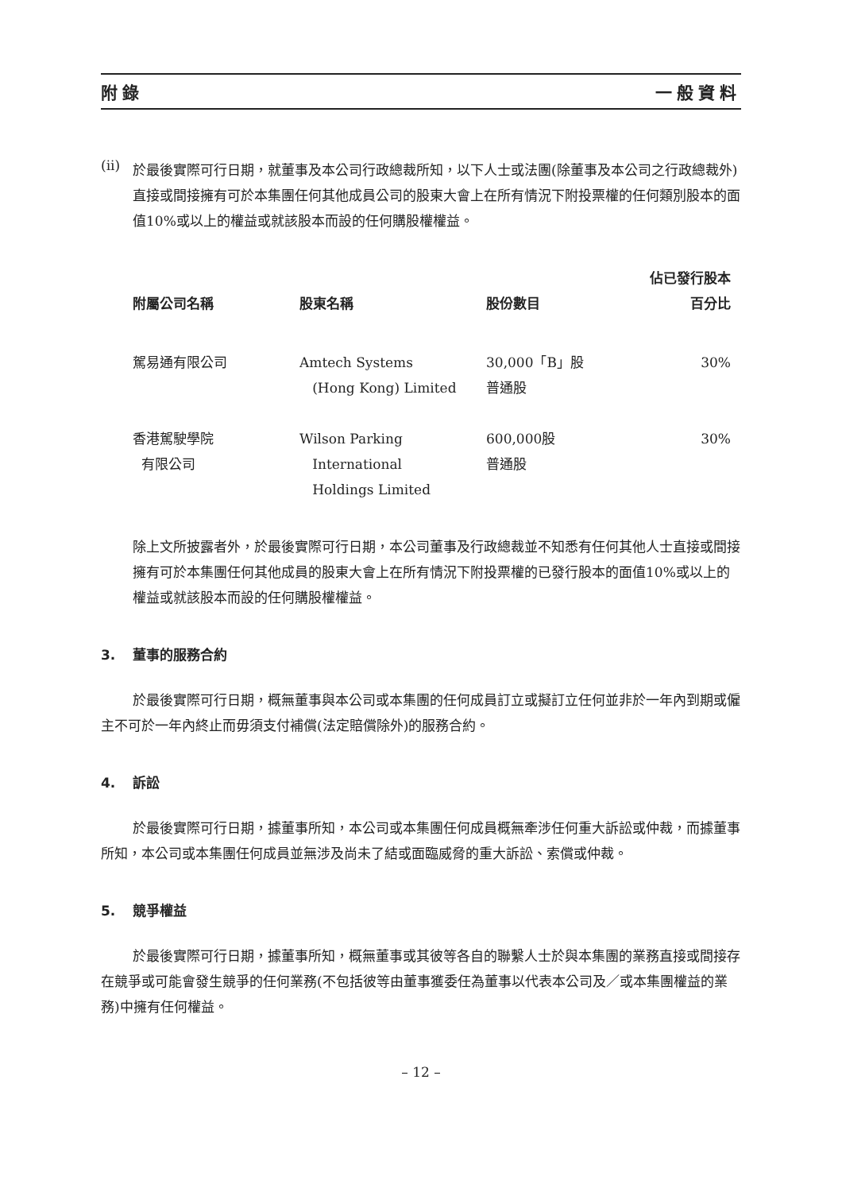附錄 一般資料
(ii)
於最後實際可行日期，就董事及本公司行政總裁所知，以下人士或法團(除董事及本公司之行政總裁外)直接或間接擁有可於本集團任何其他成員公司的股東大會上在所有情況下附投票權的任何類別股本的面值10%或以上的權益或就該股本而設的任何購股權權益。
| 附屬公司名稱 | 股東名稱 | 股份數目 | 佔已發行股本 百分比 |
| --- | --- | --- | --- |
| 駕易通有限公司 | Amtech Systems (Hong Kong) Limited | 30,000「B」股 普通股 | 30% |
| 香港駕駛學院 有限公司 | Wilson Parking International Holdings Limited | 600,000股 普通股 | 30% |
除上文所披露者外，於最後實際可行日期，本公司董事及行政總裁並不知悉有任何其他人士直接或間接擁有可於本集團任何其他成員的股東大會上在所有情況下附投票權的已發行股本的面值10%或以上的權益或就該股本而設的任何購股權權益。
3. 董事的服務合約
於最後實際可行日期，概無董事與本公司或本集團的任何成員訂立或擬訂立任何並非於一年內到期或僱主不可於一年內終止而毋須支付補償(法定賠償除外)的服務合約。
4. 訴訟
於最後實際可行日期，據董事所知，本公司或本集團任何成員概無牽涉任何重大訴訟或仲裁，而據董事所知，本公司或本集團任何成員並無涉及尚未了結或面臨威脅的重大訴訟、索償或仲裁。
5. 競爭權益
於最後實際可行日期，據董事所知，概無董事或其彼等各自的聯繫人士於與本集團的業務直接或間接存在競爭或可能會發生競爭的任何業務(不包括彼等由董事獲委任為董事以代表本公司及／或本集團權益的業務)中擁有任何權益。
– 12 –